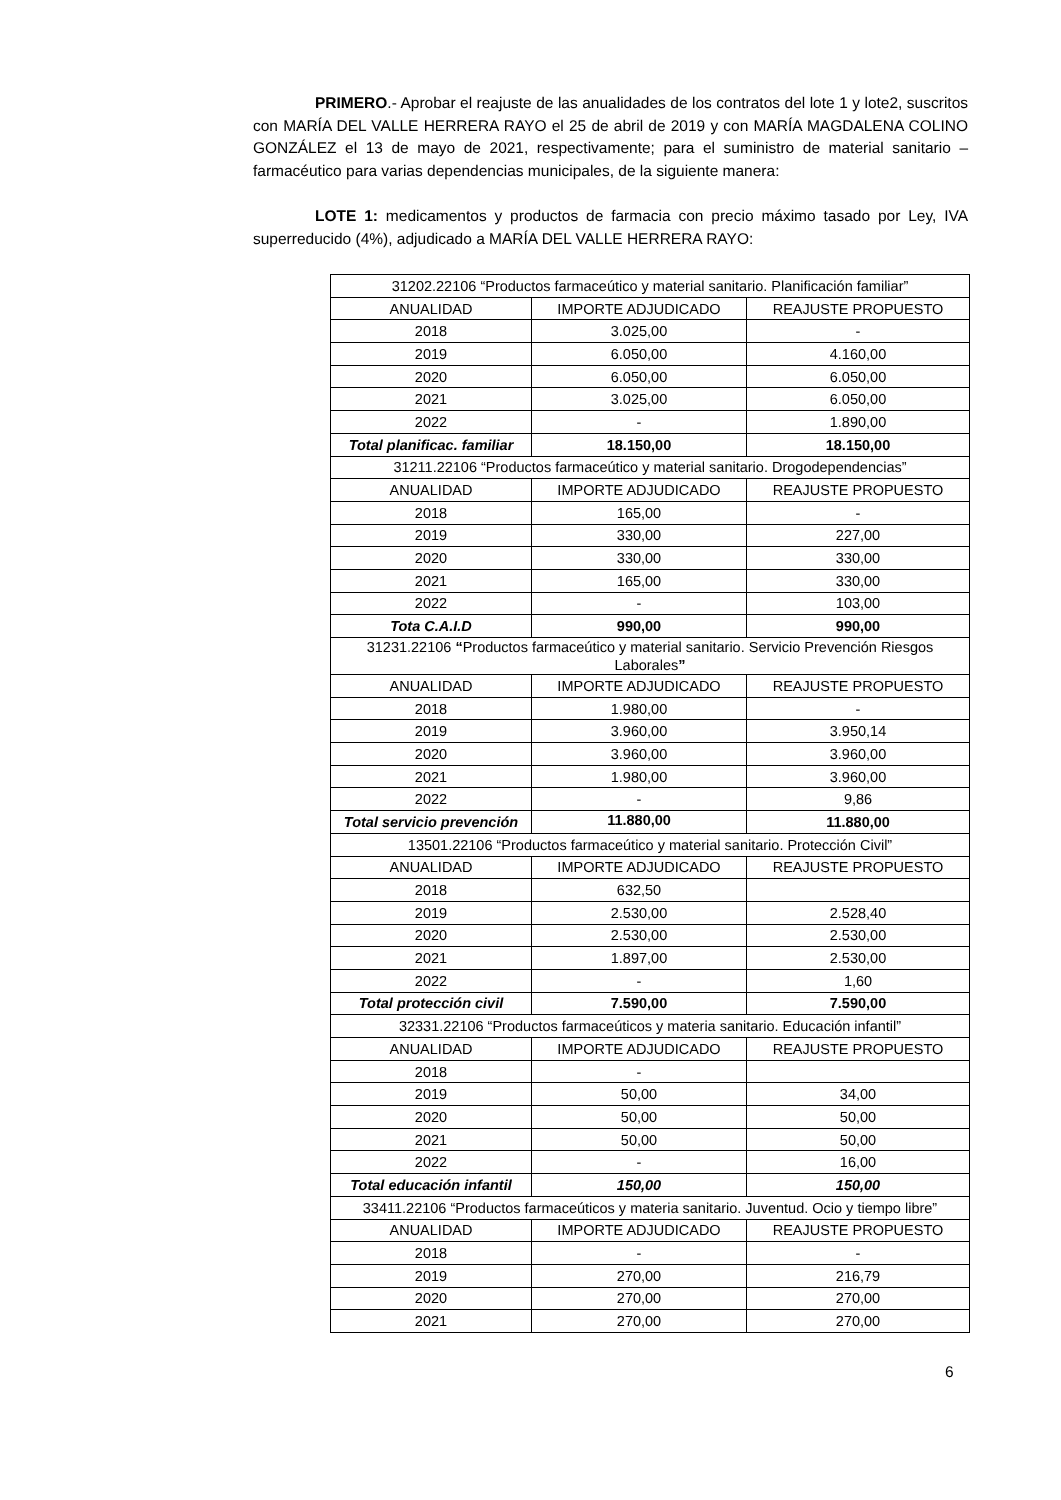PRIMERO.- Aprobar el reajuste de las anualidades de los contratos del lote 1 y lote2, suscritos con MARÍA DEL VALLE HERRERA RAYO el 25 de abril de 2019 y con MARÍA MAGDALENA COLINO GONZÁLEZ el 13 de mayo de 2021, respectivamente; para el suministro de material sanitario – farmacéutico para varias dependencias municipales, de la siguiente manera:
LOTE 1: medicamentos y productos de farmacia con precio máximo tasado por Ley, IVA superreducido (4%), adjudicado a MARÍA DEL VALLE HERRERA RAYO:
| 31202.22106 “Productos farmaceútico y material sanitario. Planificación familiar” | | |
| ANUALIDAD | IMPORTE ADJUDICADO | REAJUSTE PROPUESTO |
| 2018 | 3.025,00 | - |
| 2019 | 6.050,00 | 4.160,00 |
| 2020 | 6.050,00 | 6.050,00 |
| 2021 | 3.025,00 | 6.050,00 |
| 2022 | - | 1.890,00 |
| Total planificac. familiar | 18.150,00 | 18.150,00 |
| 31211.22106 “Productos farmaceútico y material sanitario. Drogodependencias” | | |
| ANUALIDAD | IMPORTE ADJUDICADO | REAJUSTE PROPUESTO |
| 2018 | 165,00 | - |
| 2019 | 330,00 | 227,00 |
| 2020 | 330,00 | 330,00 |
| 2021 | 165,00 | 330,00 |
| 2022 | - | 103,00 |
| Tota C.A.I.D | 990,00 | 990,00 |
| 31231.22106 “ Productos farmaceútico y material sanitario. Servicio Prevención Riesgos Laborales ” | | |
| ANUALIDAD | IMPORTE ADJUDICADO | REAJUSTE PROPUESTO |
| 2018 | 1.980,00 | - |
| 2019 | 3.960,00 | 3.950,14 |
| 2020 | 3.960,00 | 3.960,00 |
| 2021 | 1.980,00 | 3.960,00 |
| 2022 | - | 9,86 |
| Total servicio prevención | 11.880,00 | 11.880,00 |
| 13501.22106 “Productos farmaceútico y material sanitario. Protección Civil” | | |
| ANUALIDAD | IMPORTE ADJUDICADO | REAJUSTE PROPUESTO |
| 2018 | 632,50 | |
| 2019 | 2.530,00 | 2.528,40 |
| 2020 | 2.530,00 | 2.530,00 |
| 2021 | 1.897,00 | 2.530,00 |
| 2022 | - | 1,60 |
| Total protección civil | 7.590,00 | 7.590,00 |
| 32331.22106 “Productos farmaceúticos y materia sanitario. Educación infantil” | | |
| ANUALIDAD | IMPORTE ADJUDICADO | REAJUSTE PROPUESTO |
| 2018 | - | |
| 2019 | 50,00 | 34,00 |
| 2020 | 50,00 | 50,00 |
| 2021 | 50,00 | 50,00 |
| 2022 | - | 16,00 |
| Total educación infantil | 150,00 | 150,00 |
| 33411.22106 “Productos farmaceúticos y materia sanitario. Juventud. Ocio y tiempo libre” | | |
| ANUALIDAD | IMPORTE ADJUDICADO | REAJUSTE PROPUESTO |
| 2018 | - | - |
| 2019 | 270,00 | 216,79 |
| 2020 | 270,00 | 270,00 |
| 2021 | 270,00 | 270,00 |
6